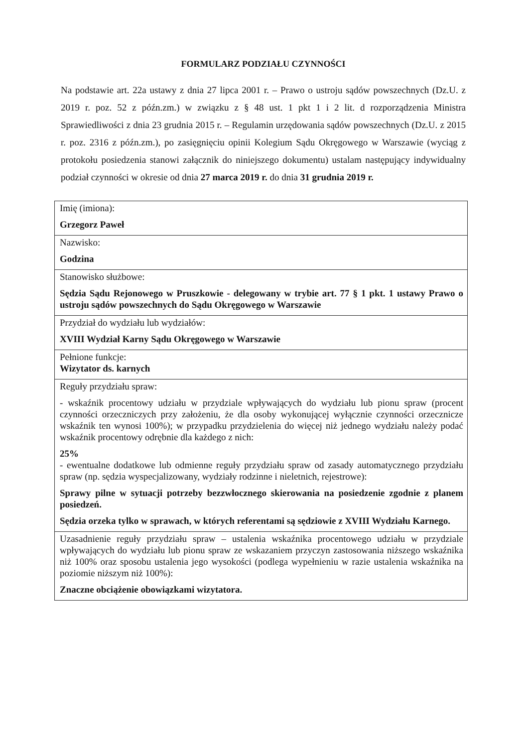FORMULARZ PODZIAŁU CZYNNOŚCI
Na podstawie art. 22a ustawy z dnia 27 lipca 2001 r. – Prawo o ustroju sądów powszechnych (Dz.U. z 2019 r. poz. 52 z późn.zm.) w związku z § 48 ust. 1 pkt 1 i 2 lit. d rozporządzenia Ministra Sprawiedliwości z dnia 23 grudnia 2015 r. – Regulamin urzędowania sądów powszechnych (Dz.U. z 2015 r. poz. 2316 z późn.zm.), po zasięgnięciu opinii Kolegium Sądu Okręgowego w Warszawie (wyciąg z protokołu posiedzenia stanowi załącznik do niniejszego dokumentu) ustalam następujący indywidualny podział czynności w okresie od dnia 27 marca 2019 r. do dnia 31 grudnia 2019 r.
| Imię (imiona): Grzegorz Paweł |
| Nazwisko: Godzina |
| Stanowisko służbowe: Sędzia Sądu Rejonowego w Pruszkowie - delegowany w trybie art. 77 § 1 pkt. 1 ustawy Prawo o ustroju sądów powszechnych do Sądu Okręgowego w Warszawie |
| Przydział do wydziału lub wydziałów: XVIII Wydział Karny Sądu Okręgowego w Warszawie |
| Pełnione funkcje: Wizytator ds. karnych |
| Reguły przydziału spraw: - wskaźnik procentowy udziału w przydziale wpływających do wydziału lub pionu spraw (procent czynności orzeczniczych przy założeniu, że dla osoby wykonującej wyłącznie czynności orzecznicze wskaźnik ten wynosi 100%); w przypadku przydzielenia do więcej niż jednego wydziału należy podać wskaźnik procentowy odrębnie dla każdego z nich: 25% - ewentualne dodatkowe lub odmienne reguły przydziału spraw od zasady automatycznego przydziału spraw (np. sędzia wyspecjalizowany, wydziały rodzinne i nieletnich, rejestrowe): Sprawy pilne w sytuacji potrzeby bezzwłocznego skierowania na posiedzenie zgodnie z planem posiedzeń. Sędzia orzeka tylko w sprawach, w których referentami są sędziowie z XVIII Wydziału Karnego. |
| Uzasadnienie reguły przydziału spraw – ustalenia wskaźnika procentowego udziału w przydziale wpływających do wydziału lub pionu spraw ze wskazaniem przyczyn zastosowania niższego wskaźnika niż 100% oraz sposobu ustalenia jego wysokości (podlega wypełnieniu w razie ustalenia wskaźnika na poziomie niższym niż 100%): Znaczne obciążenie obowiązkami wizytatora. |